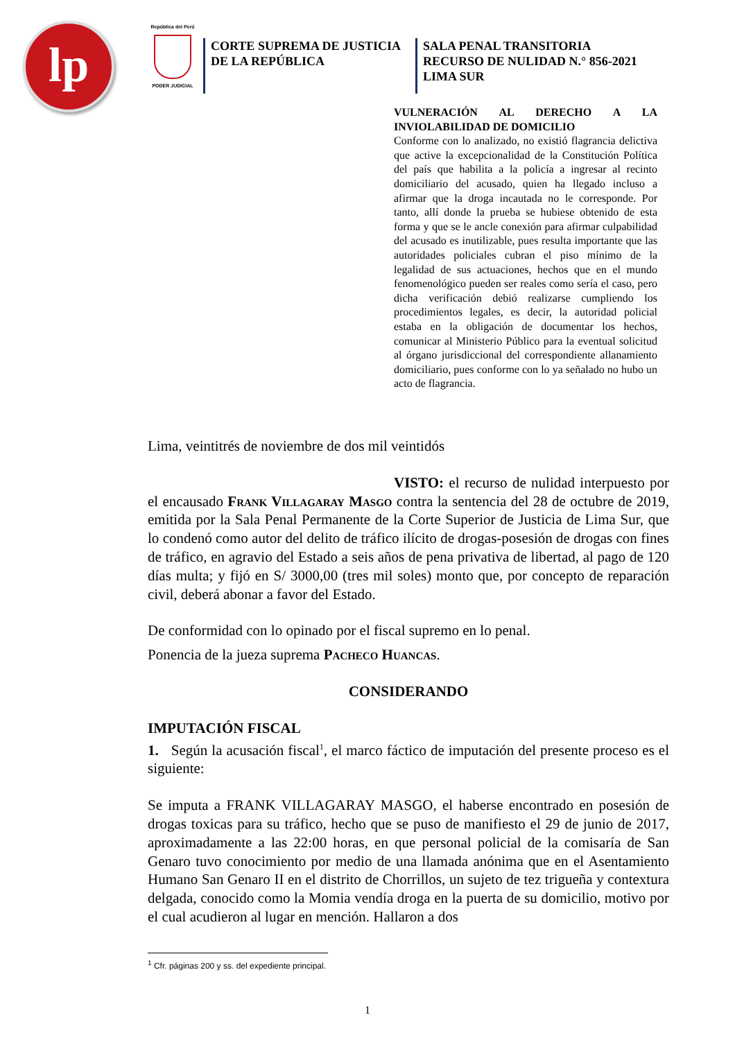lp
República del Perú
PODER JUDICIAL
CORTE SUPREMA DE JUSTICIA
DE LA REPÚBLICA
SALA PENAL TRANSITORIA
RECURSO DE NULIDAD N.° 856-2021
LIMA SUR
VULNERACIÓN AL DERECHO A LA INVIOLABILIDAD DE DOMICILIO
Conforme con lo analizado, no existió flagrancia delictiva que active la excepcionalidad de la Constitución Política del país que habilita a la policía a ingresar al recinto domiciliario del acusado, quien ha llegado incluso a afirmar que la droga incautada no le corresponde. Por tanto, allí donde la prueba se hubiese obtenido de esta forma y que se le ancle conexión para afirmar culpabilidad del acusado es inutilizable, pues resulta importante que las autoridades policiales cubran el piso mínimo de la legalidad de sus actuaciones, hechos que en el mundo fenomenológico pueden ser reales como sería el caso, pero dicha verificación debió realizarse cumpliendo los procedimientos legales, es decir, la autoridad policial estaba en la obligación de documentar los hechos, comunicar al Ministerio Público para la eventual solicitud al órgano jurisdiccional del correspondiente allanamiento domiciliario, pues conforme con lo ya señalado no hubo un acto de flagrancia.
Lima, veintitrés de noviembre de dos mil veintidós
VISTO: el recurso de nulidad interpuesto por el encausado Frank Villagaray Masgo contra la sentencia del 28 de octubre de 2019, emitida por la Sala Penal Permanente de la Corte Superior de Justicia de Lima Sur, que lo condenó como autor del delito de tráfico ilícito de drogas-posesión de drogas con fines de tráfico, en agravio del Estado a seis años de pena privativa de libertad, al pago de 120 días multa; y fijó en S/ 3000,00 (tres mil soles) monto que, por concepto de reparación civil, deberá abonar a favor del Estado.
De conformidad con lo opinado por el fiscal supremo en lo penal.
Ponencia de la jueza suprema Pacheco Huancas.
CONSIDERANDO
IMPUTACIÓN FISCAL
1. Según la acusación fiscal<sup>1</sup>, el marco fáctico de imputación del presente proceso es el siguiente:
Se imputa a FRANK VILLAGARAY MASGO, el haberse encontrado en posesión de drogas toxicas para su tráfico, hecho que se puso de manifiesto el 29 de junio de 2017, aproximadamente a las 22:00 horas, en que personal policial de la comisaría de San Genaro tuvo conocimiento por medio de una llamada anónima que en el Asentamiento Humano San Genaro II en el distrito de Chorrillos, un sujeto de tez trigueña y contextura delgada, conocido como la Momia vendía droga en la puerta de su domicilio, motivo por el cual acudieron al lugar en mención. Hallaron a dos
<sup>1</sup> Cfr. páginas 200 y ss. del expediente principal.
1